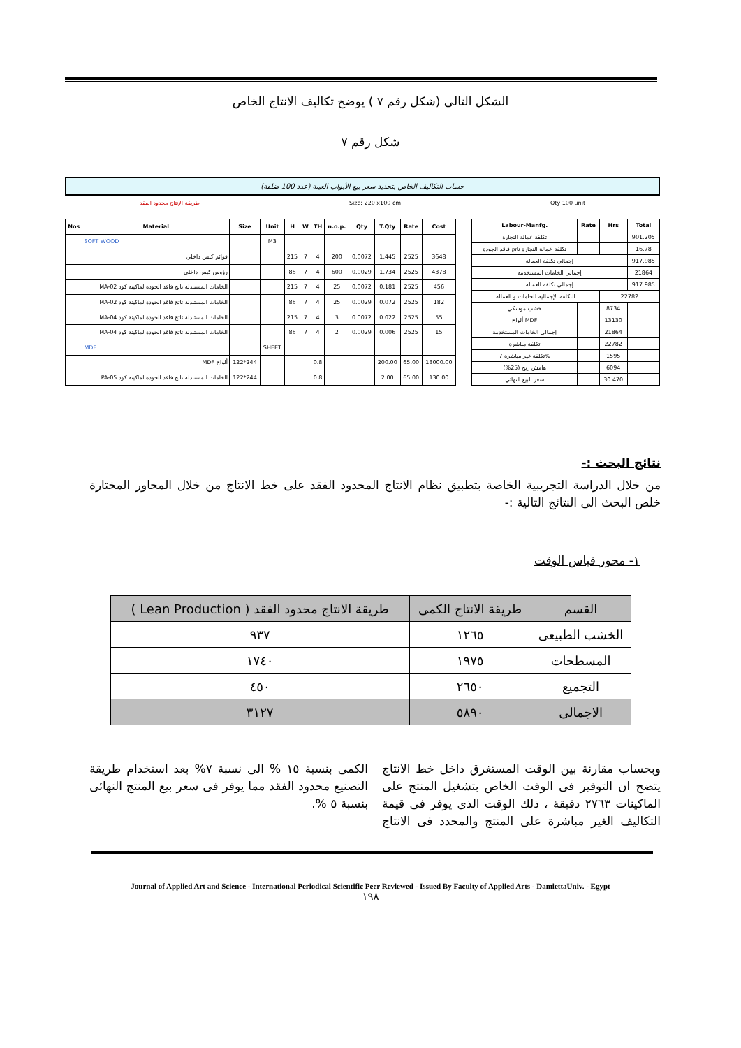الشكل التالى (شكل رقم ٧ ) يوضح تكاليف الانتاج الخاص
شكل رقم ٧
حساب التكاليف الخاص بتحديد سعر بيع الأبواب العينة (عدد 100 ضلفة)
طريقة الإنتاج محدود الفقد Size: 220 x100 cm Qty 100 unit
| Nos | Material | Size | Unit | H | W | TH | n.o.p. | Qty | T.Qty | Rate | Cost |
| --- | --- | --- | --- | --- | --- | --- | --- | --- | --- | --- | --- |
| | SOFT WOOD | | M3 | | | | | | | | |
| | قوائم كبس داخلي | | | 215 | 7 | 4 | 200 | 0.0072 | 1.445 | 2525 | 3648 |
| | رؤوس كبس داخلي | | | 86 | 7 | 4 | 600 | 0.0029 | 1.734 | 2525 | 4378 |
| | الخامات المستبدلة ناتج فاقد الجودة لماكينة كود MA-02 | | | 215 | 7 | 4 | 25 | 0.0072 | 0.181 | 2525 | 456 |
| | الخامات المستبدلة ناتج فاقد الجودة لماكينة كود MA-02 | | | 86 | 7 | 4 | 25 | 0.0029 | 0.072 | 2525 | 182 |
| | الخامات المستبدلة ناتج فاقد الجودة لماكينة كود MA-04 | | | 215 | 7 | 4 | 3 | 0.0072 | 0.022 | 2525 | 55 |
| | الخامات المستبدلة ناتج فاقد الجودة لماكينة كود MA-04 | | | 86 | 7 | 4 | 2 | 0.0029 | 0.006 | 2525 | 15 |
| | MDF | | SHEET | | | | | | | | |
| | ألواح MDF | 122*244 | | | | 0.8 | | | 200.00 | 65.00 | 13000.00 |
| | الخامات المستبدلة ناتج فاقد الجودة لماكينة كود PA-05 | 122*244 | | | | 0.8 | | | 2.00 | 65.00 | 130.00 |
| Labour-Manfg. | Rate | Hrs | Total |
| --- | --- | --- | --- |
| تكلفة عمالة النجارة | | | 901.205 |
| تكلفة عمالة النجارة ناتج فاقد الجودة | | | 16.78 |
| إجمالي تكلفة العمالة | | | 917.985 |
| إجمالي الخامات المستخدمة | | | 21864 |
| إجمالي تكلفة العمالة | | | 917.985 |
| التكلفة الإجمالية للخامات و العمالة | | 22782 | |
| خشب موسكي | | 8734 | |
| ألواح MDF | | 13130 | |
| إجمالي الخامات المستخدمة | | 21864 | |
| تكلفة مباشرة | | 22782 | |
| تكلفة غير مباشرة 7% | | 1595 | |
| هامش ربح (25%) | | 6094 | |
| سعر البيع النهائي | | 30.470 | |
نتائج البحث :-
من خلال الدراسة التجريبية الخاصة بتطبيق نظام الانتاج المحدود الفقد على خط الانتاج من خلال المحاور المختارة خلص البحث الى النتائج التالية :-
١- محور قياس الوقت
| القسم | طريقة الانتاج الكمى | طريقة الانتاج محدود الفقد ( Lean Production ) |
| --- | --- | --- |
| الخشب الطبيعى | ١٢٦٥ | ٩٣٧ |
| المسطحات | ١٩٧٥ | ١٧٤٠ |
| التجميع | ٢٦٥٠ | ٤٥٠ |
| الاجمالى | ٥٨٩٠ | ٣١٢٧ |
وبحساب مقارنة بين الوقت المستغرق داخل خط الانتاج يتضح ان التوفير فى الوقت الخاص بتشغيل المنتج على الماكينات ٢٧٦٣ دقيقة ، ذلك الوقت الذى يوفر فى قيمة التكاليف الغير مباشرة على المنتج والمحدد فى الانتاج الكمى بنسبة ١٥ % الى نسبة ٧% بعد استخدام طريقة التصنيع محدود الفقد مما يوفر فى سعر بيع المنتج النهائى بنسبة ٥ %.
Journal of Applied Art and Science - International Periodical Scientific Peer Reviewed - Issued By Faculty of Applied Arts - DamiettaUniv. - Egypt
١٩٨